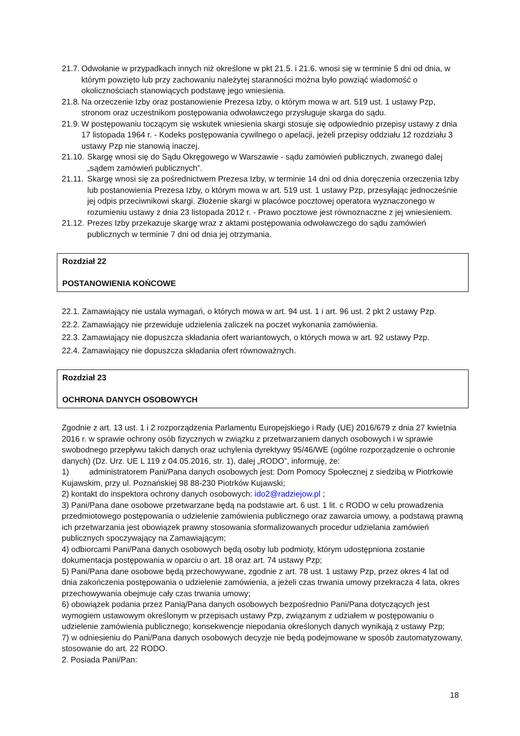21.7. Odwołanie w przypadkach innych niż określone w pkt 21.5. i 21.6. wnosi się w terminie 5 dni od dnia, w którym powzięto lub przy zachowaniu należytej staranności można było powziąć wiadomość o okolicznościach stanowiących podstawę jego wniesienia.
21.8. Na orzeczenie Izby oraz postanowienie Prezesa Izby, o którym mowa w art. 519 ust. 1 ustawy Pzp, stronom oraz uczestnikom postępowania odwoławczego przysługuje skarga do sądu.
21.9. W postępowaniu toczącym się wskutek wniesienia skargi stosuje się odpowiednio przepisy ustawy z dnia 17 listopada 1964 r. - Kodeks postępowania cywilnego o apelacji, jeżeli przepisy oddziału 12 rozdziału 3 ustawy Pzp nie stanowią inaczej.
21.10. Skargę wnosi się do Sądu Okręgowego w Warszawie - sądu zamówień publicznych, zwanego dalej „sądem zamówień publicznych”.
21.11. Skargę wnosi się za pośrednictwem Prezesa Izby, w terminie 14 dni od dnia doręczenia orzeczenia Izby lub postanowienia Prezesa Izby, o którym mowa w art. 519 ust. 1 ustawy Pzp, przesyłając jednocześnie jej odpis przeciwnikowi skargi. Złożenie skargi w placówce pocztowej operatora wyznaczonego w rozumieniu ustawy z dnia 23 listopada 2012 r. - Prawo pocztowe jest równoznaczne z jej wniesieniem.
21.12. Prezes Izby przekazuje skargę wraz z aktami postępowania odwoławczego do sądu zamówień publicznych w terminie 7 dni od dnia jej otrzymania.
Rozdział 22
POSTANOWIENIA KOŃCOWE
22.1. Zamawiający nie ustala wymagań, o których mowa w art. 94 ust. 1 i art. 96 ust. 2 pkt 2 ustawy Pzp.
22.2. Zamawiający nie przewiduje udzielenia zaliczek na poczet wykonania zamówienia.
22.3. Zamawiający nie dopuszcza składania ofert wariantowych, o których mowa w art. 92 ustawy Pzp.
22.4. Zamawiający nie dopuszcza składania ofert równoważnych.
Rozdział 23
OCHRONA DANYCH OSOBOWYCH
Zgodnie z art. 13 ust. 1 i 2 rozporządzenia Parlamentu Europejskiego i Rady (UE) 2016/679 z dnia 27 kwietnia 2016 r. w sprawie ochrony osób fizycznych w związku z przetwarzaniem danych osobowych i w sprawie swobodnego przepływu takich danych oraz uchylenia dyrektywy 95/46/WE (ogólne rozporządzenie o ochronie danych) (Dz. Urz. UE L 119 z 04.05.2016, str. 1), dalej „RODO”, informuję, że:
1) administratorem Pani/Pana danych osobowych jest: Dom Pomocy Społecznej z siedzibą w Piotrkowie Kujawskim, przy ul. Poznańskiej 98 88-230 Piotrków Kujawski;
2) kontakt do inspektora ochrony danych osobowych: ido2@radziejow.pl ;
3) Pani/Pana dane osobowe przetwarzane będą na podstawie art. 6 ust. 1 lit. c RODO w celu prowadzenia przedmiotowego postępowania o udzielenie zamówienia publicznego oraz zawarcia umowy, a podstawą prawną ich przetwarzania jest obowiązek prawny stosowania sformalizowanych procedur udzielania zamówień publicznych spoczywający na Zamawiającym;
4) odbiorcami Pani/Pana danych osobowych będą osoby lub podmioty, którym udostępniona zostanie dokumentacja postępowania w oparciu o art. 18 oraz art. 74 ustawy Pzp;
5) Pani/Pana dane osobowe będą przechowywane, zgodnie z art. 78 ust. 1 ustawy Pzp, przez okres 4 lat od dnia zakończenia postępowania o udzielenie zamówienia, a jeżeli czas trwania umowy przekracza 4 lata, okres przechowywania obejmuje cały czas trwania umowy;
6) obowiązek podania przez Panią/Pana danych osobowych bezpośrednio Pani/Pana dotyczących jest wymogiem ustawowym określonym w przepisach ustawy Pzp, związanym z udziałem w postępowaniu o udzielenie zamówienia publicznego; konsekwencje niepodania określonych danych wynikają z ustawy Pzp;
7) w odniesieniu do Pani/Pana danych osobowych decyzje nie będą podejmowane w sposób zautomatyzowany, stosowanie do art. 22 RODO.
2. Posiada Pani/Pan:
18